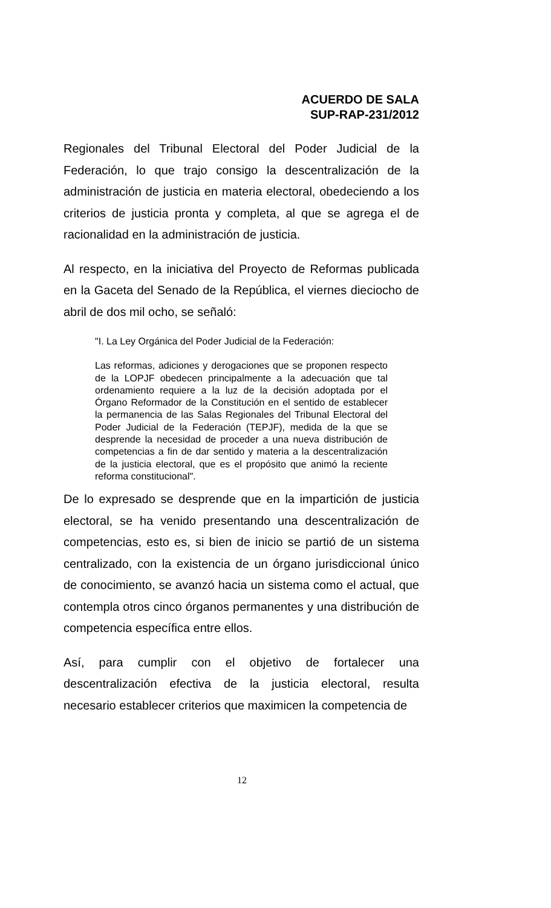ACUERDO DE SALA
SUP-RAP-231/2012
Regionales del Tribunal Electoral del Poder Judicial de la Federación, lo que trajo consigo la descentralización de la administración de justicia en materia electoral, obedeciendo a los criterios de justicia pronta y completa, al que se agrega el de racionalidad en la administración de justicia.
Al respecto, en la iniciativa del Proyecto de Reformas publicada en la Gaceta del Senado de la República, el viernes dieciocho de abril de dos mil ocho, se señaló:
"I. La Ley Orgánica del Poder Judicial de la Federación:
Las reformas, adiciones y derogaciones que se proponen respecto de la LOPJF obedecen principalmente a la adecuación que tal ordenamiento requiere a la luz de la decisión adoptada por el Órgano Reformador de la Constitución en el sentido de establecer la permanencia de las Salas Regionales del Tribunal Electoral del Poder Judicial de la Federación (TEPJF), medida de la que se desprende la necesidad de proceder a una nueva distribución de competencias a fin de dar sentido y materia a la descentralización de la justicia electoral, que es el propósito que animó la reciente reforma constitucional".
De lo expresado se desprende que en la impartición de justicia electoral, se ha venido presentando una descentralización de competencias, esto es, si bien de inicio se partió de un sistema centralizado, con la existencia de un órgano jurisdiccional único de conocimiento, se avanzó hacia un sistema como el actual, que contempla otros cinco órganos permanentes y una distribución de competencia específica entre ellos.
Así, para cumplir con el objetivo de fortalecer una descentralización efectiva de la justicia electoral, resulta necesario establecer criterios que maximicen la competencia de
12